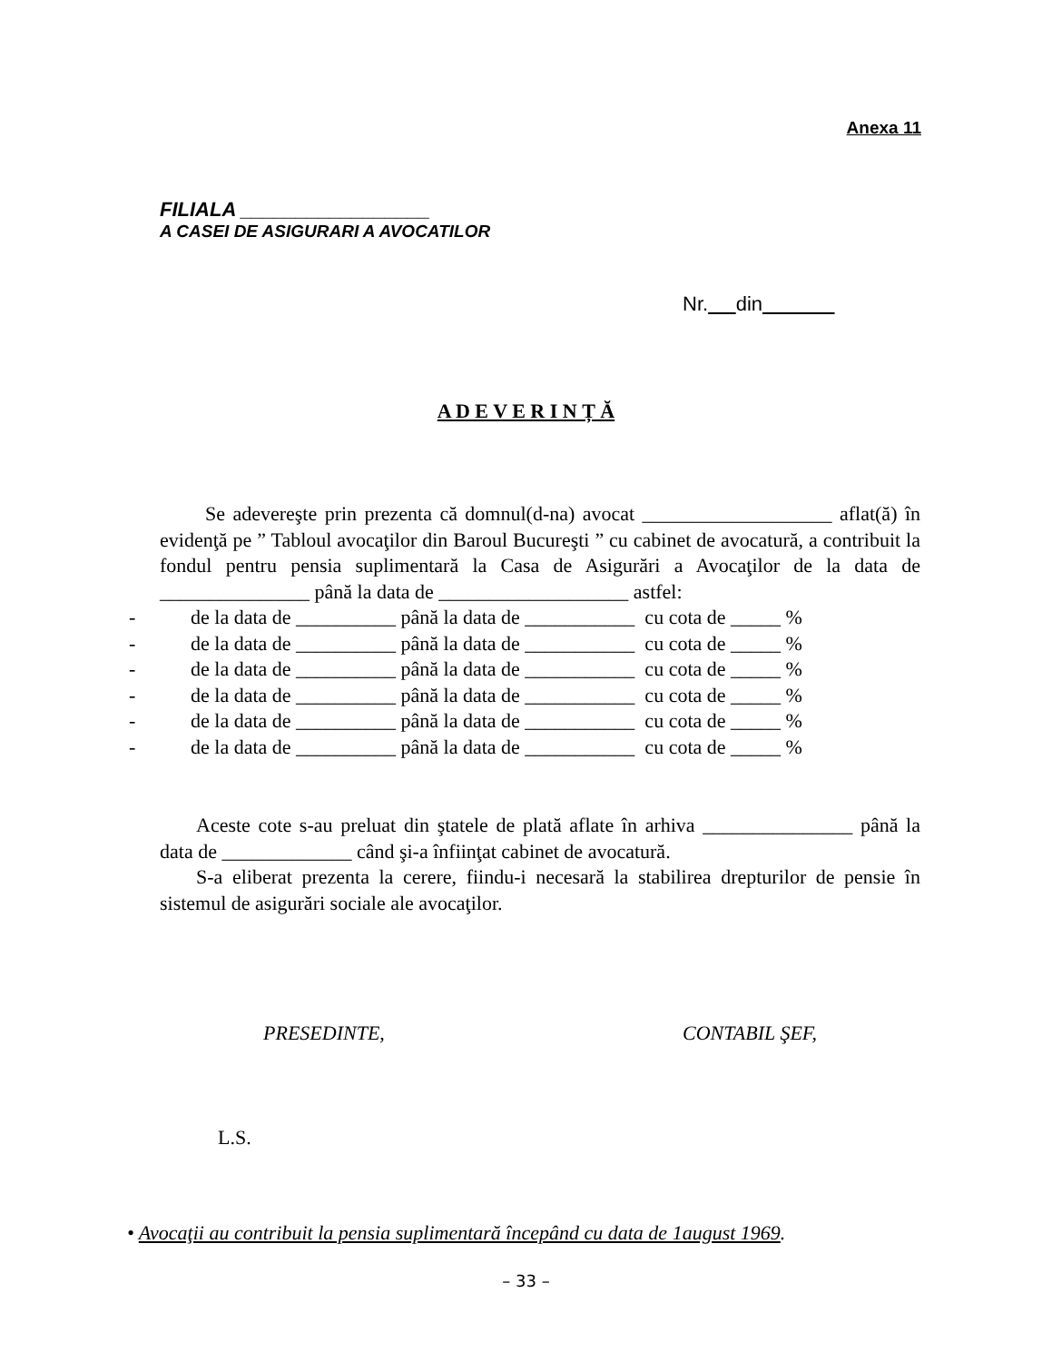Anexa 11
FILIALA _________________
A CASEI DE ASIGURARI A AVOCATILOR
Nr. din
A D E V E R I N Ț Ă
Se adevereşte prin prezenta că domnul(d-na) avocat ___________________ aflat(ă) în evidenţă pe ” Tabloul avocaţilor din Baroul Bucureşti ” cu cabinet de avocatură, a contribuit la fondul pentru pensia suplimentară la Casa de Asigurări a Avocaţilor de la data de _______________ până la data de ___________________ astfel:
- de la data de __________ până la data de ___________ cu cota de _____ %
- de la data de __________ până la data de ___________ cu cota de _____ %
- de la data de __________ până la data de ___________ cu cota de _____ %
- de la data de __________ până la data de ___________ cu cota de _____ %
- de la data de __________ până la data de ___________ cu cota de _____ %
- de la data de __________ până la data de ___________ cu cota de _____ %
Aceste cote s-au preluat din ştatele de plată aflate în arhiva _______________ până la data de _____________ când şi-a înfiinţat cabinet de avocatură.
S-a eliberat prezenta la cerere, fiindu-i necesară la stabilirea drepturilor de pensie în sistemul de asigurări sociale ale avocaţilor.
PRESEDINTE, CONTABIL ŞEF,
L.S.
• Avocaţii au contribuit la pensia suplimentară începând cu data de 1august 1969.
– 33 –